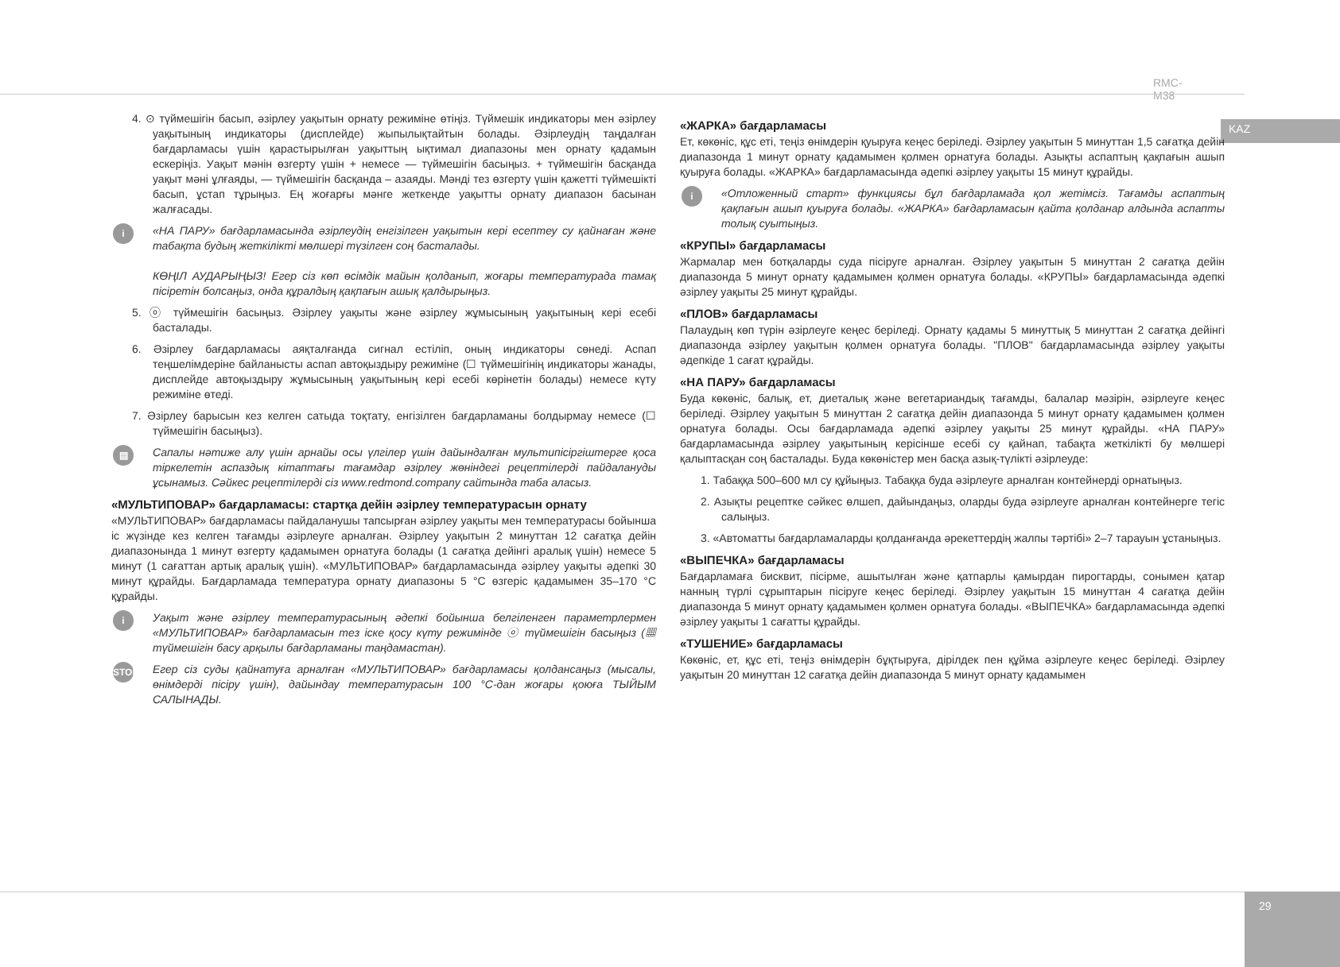RMC-M38
KAZ
4. ⊙ түймешігін басып, әзірлеу уақытын орнату режиміне өтіңіз. Түймешік индикаторы мен әзірлеу уақытының индикаторы (дисплейде) жыпылықтайтын болады. Әзірлеудің таңдалған бағдарламасы үшін қарастырылған уақыттың ықтимал диапазоны мен орнату қадамын ескеріңіз. Уақыт мәнін өзгерту үшін + немесе — түймешігін басыңыз. + түймешігін басқанда уақыт мәні ұлғаяды, — түймешігін басқанда – азаяды. Мәнді тез өзгерту үшін қажетті түймешікті басып, ұстап тұрыңыз. Ең жоғарғы мәнге жеткенде уақытты орнату диапазон басынан жалғасады.
i «НА ПАРУ» бағдарламасында әзірлеудің енгізілген уақытын кері есептеу су қайнаған және табақта будың жеткілікті мөлшері түзілген соң басталады.
КӨҢІЛ АУДАРЫҢЫЗ! Егер сіз көп өсімдік майын қолданып, жоғары температурада тамақ пісіретін болсаңыз, онда құралдың қақпағын ашық қалдырыңыз.
5. ⓞ түймешігін басыңыз. Әзірлеу уақыты және әзірлеу жұмысының уақытының кері есебі басталады.
6. Әзірлеу бағдарламасы аяқталғанда сигнал естіліп, оның индикаторы сөнеді. Аспап теңшелімдеріне байланысты аспап автоқыздыру режиміне (☐ түймешігінің индикаторы жанады, дисплейде автоқыздыру жұмысының уақытының кері есебі көрінетін болады) немесе күту режиміне өтеді.
7. Әзірлеу барысын кез келген сатыда тоқтату, енгізілген бағдарламаны болдырмау немесе (☐ түймешігін басыңыз).
▤ Сапалы нәтиже алу үшін арнайы осы үлгілер үшін дайындалған мультипісіргіштерге қоса тіркелетін аспаздық кітаптағы тағамдар әзірлеу жөніндегі рецептілерді пайдалануды ұсынамыз. Сәйкес рецептілерді сіз www.redmond.company сайтында таба аласыз.
«МУЛЬТИПОВАР» бағдарламасы: стартқа дейін әзірлеу температурасын орнату
«МУЛЬТИПОВАР» бағдарламасы пайдаланушы тапсырған әзірлеу уақыты мен температурасы бойынша іс жүзінде кез келген тағамды әзірлеуге арналған. Әзірлеу уақытын 2 минуттан 12 сағатқа дейін диапазонында 1 минут өзгерту қадамымен орнатуға болады (1 сағатқа дейінгі аралық үшін) немесе 5 минут (1 сағаттан артық аралық үшін). «МУЛЬТИПОВАР» бағдарламасында әзірлеу уақыты әдепкі 30 минут құрайды. Бағдарламада температура орнату диапазоны 5 °С өзгеріс қадамымен 35–170 °С құрайды.
i Уақыт және әзірлеу температурасының әдепкі бойынша белгіленген параметрлермен «МУЛЬТИПОВАР» бағдарламасын тез іске қосу күту режимінде ⓞ түймешігін басыңыз (▦ түймешігін басу арқылы бағдарламаны таңдамастан).
STOP Егер сіз суды қайнатуға арналған «МУЛЬТИПОВАР» бағдарламасы қолдансаңыз (мысалы, өнімдерді пісіру үшін), дайындау температурасын 100 °С-дан жоғары қоюға ТЫЙЫМ САЛЫНАДЫ.
«ЖАРКА» бағдарламасы
Ет, көкөніс, құс еті, теңіз өнімдерін қуыруға кеңес беріледі. Әзірлеу уақытын 5 минуттан 1,5 сағатқа дейін диапазонда 1 минут орнату қадамымен қолмен орнатуға болады. Азықты аспаптың қақпағын ашып қуыруға болады. «ЖАРКА» бағдарламасында әдепкі әзірлеу уақыты 15 минут құрайды.
i «Отложенный старт» функциясы бұл бағдарламада қол жетімсіз. Тағамды аспаптың қақпағын ашып қуыруға болады. «ЖАРКА» бағдарламасын қайта қолданар алдында аспапты толық суытыңыз.
«КРУПЫ» бағдарламасы
Жармалар мен ботқаларды суда пісіруге арналған. Әзірлеу уақытын 5 минуттан 2 сағатқа дейін диапазонда 5 минут орнату қадамымен қолмен орнатуға болады. «КРУПЫ» бағдарламасында әдепкі әзірлеу уақыты 25 минут құрайды.
«ПЛОВ» бағдарламасы
Палаудың көп түрін әзірлеуге кеңес беріледі. Орнату қадамы 5 минуттық 5 минуттан 2 сағатқа дейінгі диапазонда әзірлеу уақытын қолмен орнатуға болады. "ПЛОВ" бағдарламасында әзірлеу уақыты әдепкіде 1 сағат құрайды.
«НА ПАРУ» бағдарламасы
Буда көкөніс, балық, ет, диеталық және вегетариандық тағамды, балалар мәзірін, әзірлеуге кеңес беріледі. Әзірлеу уақытын 5 минуттан 2 сағатқа дейін диапазонда 5 минут орнату қадамымен қолмен орнатуға болады. Осы бағдарламада әдепкі әзірлеу уақыты 25 минут құрайды. «НА ПАРУ» бағдарламасында әзірлеу уақытының керісінше есебі су қайнап, табақта жеткілікті бу мөлшері қалыптасқан соң басталады. Буда көкөністер мен басқа азық-түлікті әзірлеуде:
1. Табаққа 500–600 мл су құйыңыз. Табаққа буда әзірлеуге арналған контейнерді орнатыңыз.
2. Азықты рецептке сәйкес өлшеп, дайындаңыз, оларды буда әзірлеуге арналған контейнерге тегіс салыңыз.
3. «Автоматты бағдарламаларды қолданғанда әрекеттердің жалпы тәртібі» 2–7 тарауын ұстаныңыз.
«ВЫПЕЧКА» бағдарламасы
Бағдарламаға бисквит, пісірме, ашытылған және қатпарлы қамырдан пирогтарды, сонымен қатар нанның түрлі сұрыптарын пісіруге кеңес беріледі. Әзірлеу уақытын 15 минуттан 4 сағатқа дейін диапазонда 5 минут орнату қадамымен қолмен орнатуға болады. «ВЫПЕЧКА» бағдарламасында әдепкі әзірлеу уақыты 1 сағатты құрайды.
«ТУШЕНИЕ» бағдарламасы
Көкөніс, ет, құс еті, теңіз өнімдерін бұқтыруға, дірілдек пен құйма әзірлеуге кеңес беріледі. Әзірлеу уақытын 20 минуттан 12 сағатқа дейін диапазонда 5 минут орнату қадамымен
29